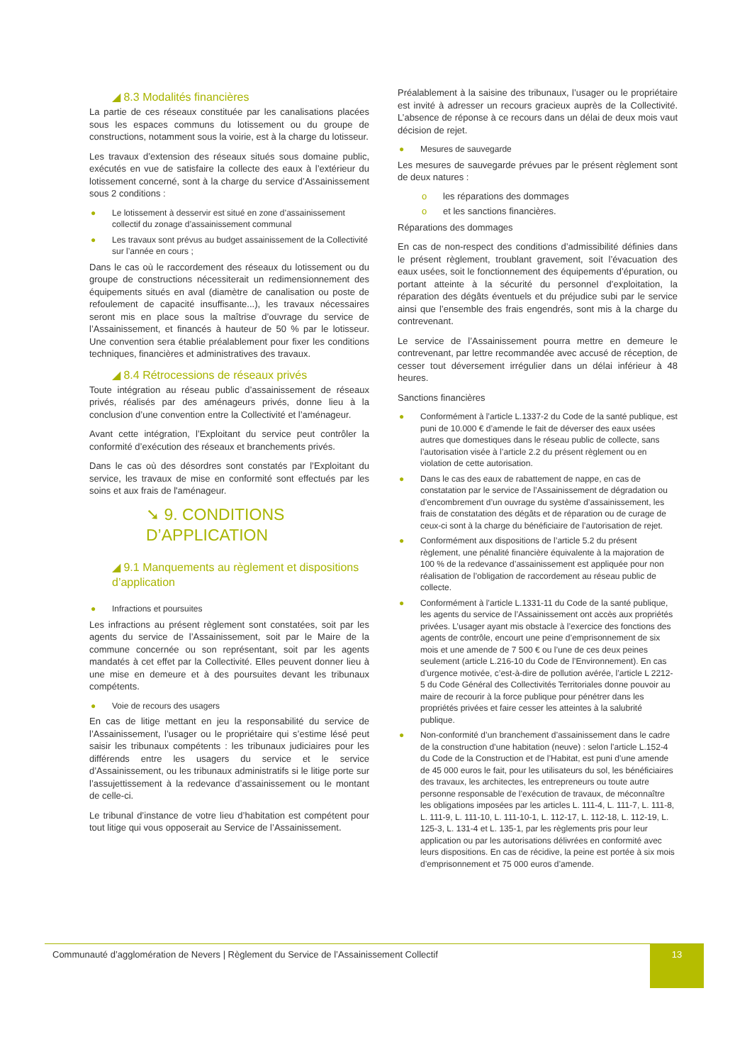◢ 8.3 Modalités financières
La partie de ces réseaux constituée par les canalisations placées sous les espaces communs du lotissement ou du groupe de constructions, notamment sous la voirie, est à la charge du lotisseur.
Les travaux d’extension des réseaux situés sous domaine public, exécutés en vue de satisfaire la collecte des eaux à l’extérieur du lotissement concerné, sont à la charge du service d’Assainissement sous 2 conditions :
● Le lotissement à desservir est situé en zone d’assainissement collectif du zonage d’assainissement communal
● Les travaux sont prévus au budget assainissement de la Collectivité sur l’année en cours ;
Dans le cas où le raccordement des réseaux du lotissement ou du groupe de constructions nécessiterait un redimensionnement des équipements situés en aval (diamètre de canalisation ou poste de refoulement de capacité insuffisante...), les travaux nécessaires seront mis en place sous la maîtrise d’ouvrage du service de l’Assainissement, et financés à hauteur de 50 % par le lotisseur. Une convention sera établie préalablement pour fixer les conditions techniques, financières et administratives des travaux.
◢ 8.4 Rétrocessions de réseaux privés
Toute intégration au réseau public d’assainissement de réseaux privés, réalisés par des aménageurs privés, donne lieu à la conclusion d’une convention entre la Collectivité et l’aménageur.
Avant cette intégration, l’Exploitant du service peut contrôler la conformité d’exécution des réseaux et branchements privés.
Dans le cas où des désordres sont constatés par l’Exploitant du service, les travaux de mise en conformité sont effectués par les soins et aux frais de l'aménageur.
➘ 9. CONDITIONS D’APPLICATION
◢ 9.1 Manquements au règlement et dispositions d’application
● Infractions et poursuites
Les infractions au présent règlement sont constatées, soit par les agents du service de l’Assainissement, soit par le Maire de la commune concernée ou son représentant, soit par les agents mandatés à cet effet par la Collectivité. Elles peuvent donner lieu à une mise en demeure et à des poursuites devant les tribunaux compétents.
● Voie de recours des usagers
En cas de litige mettant en jeu la responsabilité du service de l’Assainissement, l’usager ou le propriétaire qui s’estime lésé peut saisir les tribunaux compétents : les tribunaux judiciaires pour les différends entre les usagers du service et le service d’Assainissement, ou les tribunaux administratifs si le litige porte sur l’assujettissement à la redevance d’assainissement ou le montant de celle-ci.
Le tribunal d’instance de votre lieu d’habitation est compétent pour tout litige qui vous opposerait au Service de l’Assainissement.
Préalablement à la saisine des tribunaux, l’usager ou le propriétaire est invité à adresser un recours gracieux auprès de la Collectivité. L’absence de réponse à ce recours dans un délai de deux mois vaut décision de rejet.
● Mesures de sauvegarde
Les mesures de sauvegarde prévues par le présent règlement sont de deux natures :
o les réparations des dommages
o et les sanctions financières.
Réparations des dommages
En cas de non-respect des conditions d’admissibilité définies dans le présent règlement, troublant gravement, soit l’évacuation des eaux usées, soit le fonctionnement des équipements d’épuration, ou portant atteinte à la sécurité du personnel d’exploitation, la réparation des dégâts éventuels et du préjudice subi par le service ainsi que l’ensemble des frais engendrés, sont mis à la charge du contrevenant.
Le service de l’Assainissement pourra mettre en demeure le contrevenant, par lettre recommandée avec accusé de réception, de cesser tout déversement irrégulier dans un délai inférieur à 48 heures.
Sanctions financières
● Conformément à l’article L.1337-2 du Code de la santé publique, est puni de 10.000 € d’amende le fait de déverser des eaux usées autres que domestiques dans le réseau public de collecte, sans l’autorisation visée à l’article 2.2 du présent règlement ou en violation de cette autorisation.
● Dans le cas des eaux de rabattement de nappe, en cas de constatation par le service de l’Assainissement de dégradation ou d’encombrement d’un ouvrage du système d’assainissement, les frais de constatation des dégâts et de réparation ou de curage de ceux-ci sont à la charge du bénéficiaire de l’autorisation de rejet.
● Conformément aux dispositions de l’article 5.2 du présent règlement, une pénalité financière équivalente à la majoration de 100 % de la redevance d’assainissement est appliquée pour non réalisation de l’obligation de raccordement au réseau public de collecte.
● Conformément à l’article L.1331-11 du Code de la santé publique, les agents du service de l’Assainissement ont accès aux propriétés privées. L’usager ayant mis obstacle à l’exercice des fonctions des agents de contrôle, encourt une peine d’emprisonnement de six mois et une amende de 7 500 € ou l’une de ces deux peines seulement (article L.216-10 du Code de l’Environnement). En cas d’urgence motivée, c’est-à-dire de pollution avérée, l’article L 2212-5 du Code Général des Collectivités Territoriales donne pouvoir au maire de recourir à la force publique pour pénétrer dans les propriétés privées et faire cesser les atteintes à la salubrité publique.
● Non-conformité d’un branchement d’assainissement dans le cadre de la construction d’une habitation (neuve) : selon l’article L.152-4 du Code de la Construction et de l’Habitat, est puni d’une amende de 45 000 euros le fait, pour les utilisateurs du sol, les bénéficiaires des travaux, les architectes, les entrepreneurs ou toute autre personne responsable de l’exécution de travaux, de méconnaître les obligations imposées par les articles L. 111-4, L. 111-7, L. 111-8, L. 111-9, L. 111-10, L. 111-10-1, L. 112-17, L. 112-18, L. 112-19, L. 125-3, L. 131-4 et L. 135-1, par les règlements pris pour leur application ou par les autorisations délivrées en conformité avec leurs dispositions. En cas de récidive, la peine est portée à six mois d’emprisonnement et 75 000 euros d’amende.
Communauté d’agglomération de Nevers | Règlement du Service de l’Assainissement Collectif
13